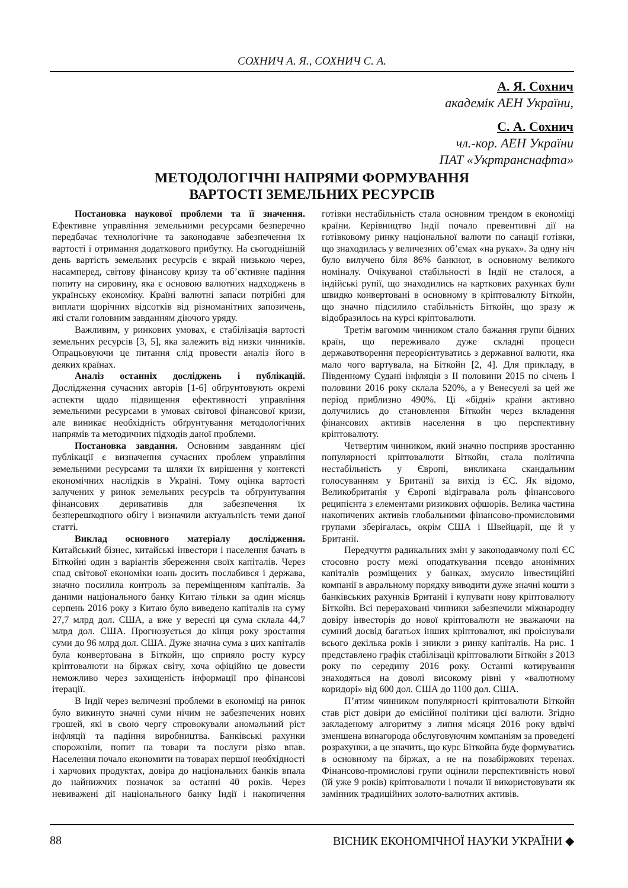СОХНИЧ А. Я., СОХНИЧ С. А.
А. Я. Сохнич
академік АЕН України,
С. А. Сохнич
чл.-кор. АЕН України
ПАТ «Укртранснафта»
МЕТОДОЛОГІЧНІ НАПРЯМИ ФОРМУВАННЯ
ВАРТОСТІ ЗЕМЕЛЬНИХ РЕСУРСІВ
Постановка наукової проблеми та її значення. Ефективне управління земельними ресурсами безперечно передбачає технологічне та законодавче забезпечення їх вартості і отримання додаткового прибутку. На сьогоднішній день вартість земельних ресурсів є вкрай низькою через, насамперед, світову фінансову кризу та об’єктивне падіння попиту на сировину, яка є основою валютних надходжень в українську економіку. Країні валютні запаси потрібні для виплати щорічних відсотків від різноманітних запозичень, які стали головним завданням діючого уряду.
Важливим, у ринкових умовах, є стабілізація вартості земельних ресурсів [3, 5], яка залежить від низки чинників. Опрацьовуючи це питання слід провести аналіз його в деяких країнах.
Аналіз останніх досліджень і публікацій. Дослідження сучасних авторів [1-6] обґрунтовують окремі аспекти щодо підвищення ефективності управління земельними ресурсами в умовах світової фінансової кризи, але виникає необхідність обґрунтування методологічних напрямів та методичних підходів даної проблеми.
Постановка завдання. Основним завданням цієї публікації є визначення сучасних проблем управління земельними ресурсами та шляхи їх вирішення у контексті економічних наслідків в Україні. Тому оцінка вартості залучених у ринок земельних ресурсів та обґрунтування фінансових деривативів для забезпечення їх безперешкодного обігу і визначили актуальність теми даної статті.
Виклад основного матеріалу дослідження. Китайський бізнес, китайські інвестори і населення бачать в Біткойні один з варіантів збереження своїх капіталів. Через спад світової економіки юань досить послабився і держава, значно посилила контроль за переміщенням капіталів. За даними національного банку Китаю тільки за один місяць серпень 2016 року з Китаю було виведено капіталів на суму 27,7 млрд дол. США, а вже у вересні ця сума склала 44,7 млрд дол. США. Прогнозується до кінця року зростання суми до 96 млрд дол. США. Дуже значна сума з цих капіталів була конвертована в Біткойн, що сприяло росту курсу кріптовалюти на біржах світу, хоча офіційно це довести неможливо через захищеність інформації про фінансові ітерації.
В Індії через величезні проблеми в економіці на ринок було викинуто значні суми нічим не забезпечених нових грошей, які в свою чергу спровокували аномальний ріст інфляції та падіння виробництва. Банківські рахунки спорожніли, попит на товари та послуги різко впав. Населення почало економити на товарах першої необхідності і харчових продуктах, довіра до національних банків впала до найнижчих позначок за останні 40 років. Через невиважені дії національного банку Індії і накопичення готівки нестабільність стала основним трендом в економіці країни. Керівництво Індії почало превентивні дії на готівковому ринку національної валюти по санації готівки, що знаходилась у величезних об’ємах «на руках». За одну ніч було вилучено біля 86% банкнот, в основному великого номіналу. Очікуваної стабільності в Індії не сталося, а індійські рупії, що знаходились на карткових рахунках були швидко конвертовані в основному в кріптовалюту Біткойн, що значно підсилило стабільність Біткойн, що зразу ж відобразилось на курсі кріптовалюти.
Третім вагомим чинником стало бажання групи бідних країн, що переживало дуже складні процеси державотворення переорієнтуватись з державної валюти, яка мало чого вартувала, на Біткойн [2, 4]. Для прикладу, в Південному Судані інфляція з ІІ половини 2015 по січень І половини 2016 року склала 520%, а у Венесуелі за цей же період приблизно 490%. Ці «бідні» країни активно долучились до становлення Біткойн через вкладення фінансових активів населення в цю перспективну кріптовалюту.
Четвертим чинником, який значно посприяв зростанню популярності кріптовалюти Біткойн, стала політична нестабільність у Європі, викликана скандальним голосуванням у Британії за вихід із ЄС. Як відомо, Великобританія у Європі відігравала роль фінансового реципієнта з елементами ризикових офшорів. Велика частина накопичених активів глобальними фінансово-промисловими групами зберігалась, окрім США і Швейцарії, ще й у Британії.
Передчуття радикальних змін у законодавчому полі ЄС стосовно росту межі оподаткування псевдо анонімних капіталів розміщених у банках, змусило інвестиційні компанії в авральному порядку виводити дуже значні кошти з банківських рахунків Британії і купувати нову кріптовалюту Біткойн. Всі перераховані чинники забезпечили міжнародну довіру інвесторів до нової кріптовалюти не зважаючи на сумний досвід багатьох інших кріптовалют, які проіснували всього декілька років і зникли з ринку капіталів. На рис. 1 представлено графік стабілізації кріптовалюти Біткойн з 2013 року по середину 2016 року. Останні котирування знаходяться на доволі високому рівні у «валютному коридорі» від 600 дол. США до 1100 дол. США.
П’ятим чинником популярності кріптовалюти Біткойн став ріст довіри до емісійної політики цієї валюти. Згідно закладеному алгоритму з липня місяця 2016 року вдвічі зменшена винагорода обслуговуючим компаніям за проведені розрахунки, а це значить, що курс Біткойна буде формуватись в основному на біржах, а не на позабіржових теренах. Фінансово-промислові групи оцінили перспективність нової (їй уже 9 років) кріптовалюти і почали її використовувати як замінник традиційних золото-валютних активів.
88 ВІСНИК ЕКОНОМІЧНОЇ НАУКИ УКРАЇНИ ◆